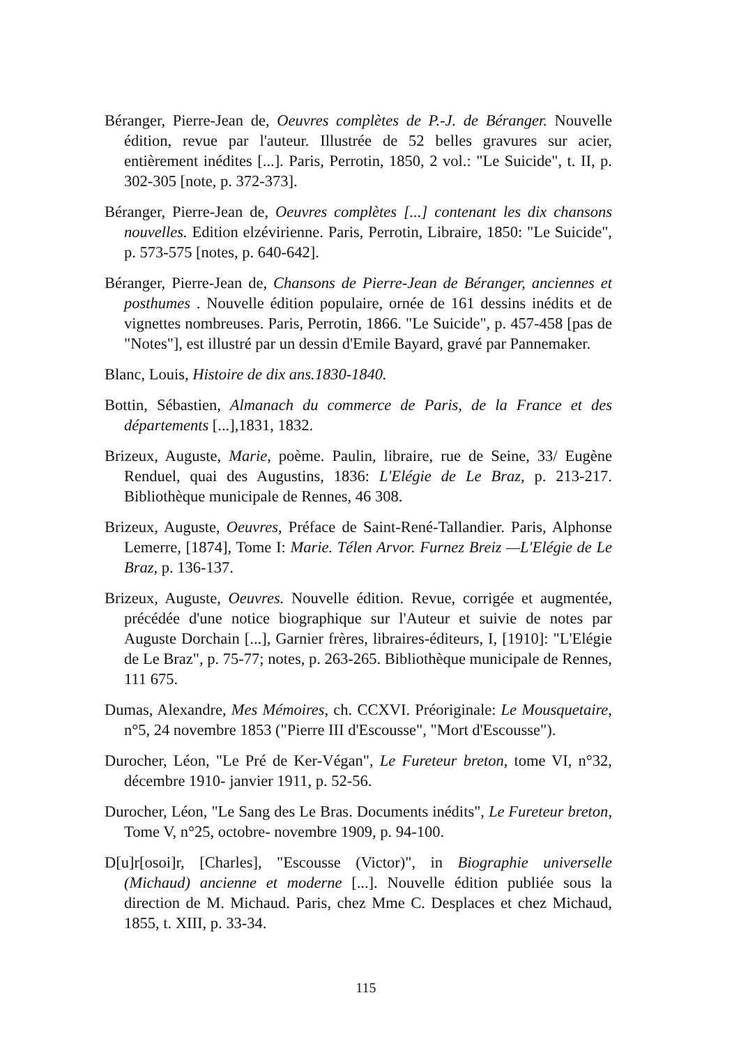Béranger, Pierre-Jean de, Oeuvres complètes de P.-J. de Béranger. Nouvelle édition, revue par l'auteur. Illustrée de 52 belles gravures sur acier, entièrement inédites [...]. Paris, Perrotin, 1850, 2 vol.: "Le Suicide", t. II, p. 302-305 [note, p. 372-373].
Béranger, Pierre-Jean de, Oeuvres complètes [...] contenant les dix chansons nouvelles. Edition elzévirienne. Paris, Perrotin, Libraire, 1850: "Le Suicide", p. 573-575 [notes, p. 640-642].
Béranger, Pierre-Jean de, Chansons de Pierre-Jean de Béranger, anciennes et posthumes . Nouvelle édition populaire, ornée de 161 dessins inédits et de vignettes nombreuses. Paris, Perrotin, 1866. "Le Suicide", p. 457-458 [pas de "Notes"], est illustré par un dessin d'Emile Bayard, gravé par Pannemaker.
Blanc, Louis, Histoire de dix ans.1830-1840.
Bottin, Sébastien, Almanach du commerce de Paris, de la France et des départements [...],1831, 1832.
Brizeux, Auguste, Marie, poème. Paulin, libraire, rue de Seine, 33/ Eugène Renduel, quai des Augustins, 1836: L'Elégie de Le Braz, p. 213-217. Bibliothèque municipale de Rennes, 46 308.
Brizeux, Auguste, Oeuvres, Préface de Saint-René-Tallandier. Paris, Alphonse Lemerre, [1874], Tome I: Marie. Télen Arvor. Furnez Breiz —L'Elégie de Le Braz, p. 136-137.
Brizeux, Auguste, Oeuvres. Nouvelle édition. Revue, corrigée et augmentée, précédée d'une notice biographique sur l'Auteur et suivie de notes par Auguste Dorchain [...], Garnier frères, libraires-éditeurs, I, [1910]: "L'Elégie de Le Braz", p. 75-77; notes, p. 263-265. Bibliothèque municipale de Rennes, 111 675.
Dumas, Alexandre, Mes Mémoires, ch. CCXVI. Préoriginale: Le Mousquetaire, n°5, 24 novembre 1853 ("Pierre III d'Escousse", "Mort d'Escousse").
Durocher, Léon, "Le Pré de Ker-Végan", Le Fureteur breton, tome VI, n°32, décembre 1910- janvier 1911, p. 52-56.
Durocher, Léon, "Le Sang des Le Bras. Documents inédits", Le Fureteur breton, Tome V, n°25, octobre- novembre 1909, p. 94-100.
D[u]r[osoi]r, [Charles], "Escousse (Victor)", in Biographie universelle (Michaud) ancienne et moderne [...]. Nouvelle édition publiée sous la direction de M. Michaud. Paris, chez Mme C. Desplaces et chez Michaud, 1855, t. XIII, p. 33-34.
115